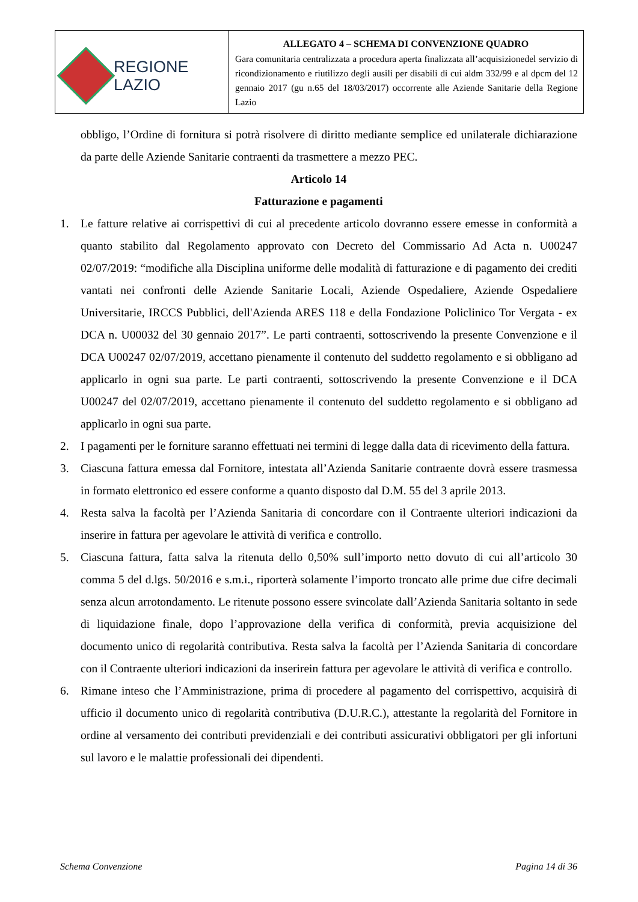| REGIONE LAZIO | ALLEGATO 4 – SCHEMA DI CONVENZIONE QUADRO Gara comunitaria centralizzata a procedura aperta finalizzata all’acquisizionedel servizio di ricondizionamento e riutilizzo degli ausili per disabili di cui aldm 332/99 e al dpcm del 12 gennaio 2017 (gu n.65 del 18/03/2017) occorrente alle Aziende Sanitarie della Regione Lazio |
obbligo, l’Ordine di fornitura si potrà risolvere di diritto mediante semplice ed unilaterale dichiarazione da parte delle Aziende Sanitarie contraenti da trasmettere a mezzo PEC.
Articolo 14
Fatturazione e pagamenti
1. Le fatture relative ai corrispettivi di cui al precedente articolo dovranno essere emesse in conformità a quanto stabilito dal Regolamento approvato con Decreto del Commissario Ad Acta n. U00247 02/07/2019: “modifiche alla Disciplina uniforme delle modalità di fatturazione e di pagamento dei crediti vantati nei confronti delle Aziende Sanitarie Locali, Aziende Ospedaliere, Aziende Ospedaliere Universitarie, IRCCS Pubblici, dell'Azienda ARES 118 e della Fondazione Policlinico Tor Vergata - ex DCA n. U00032 del 30 gennaio 2017”. Le parti contraenti, sottoscrivendo la presente Convenzione e il DCA U00247 02/07/2019, accettano pienamente il contenuto del suddetto regolamento e si obbligano ad applicarlo in ogni sua parte. Le parti contraenti, sottoscrivendo la presente Convenzione e il DCA U00247 del 02/07/2019, accettano pienamente il contenuto del suddetto regolamento e si obbligano ad applicarlo in ogni sua parte.
2. I pagamenti per le forniture saranno effettuati nei termini di legge dalla data di ricevimento della fattura.
3. Ciascuna fattura emessa dal Fornitore, intestata all’Azienda Sanitarie contraente dovrà essere trasmessa in formato elettronico ed essere conforme a quanto disposto dal D.M. 55 del 3 aprile 2013.
4. Resta salva la facoltà per l’Azienda Sanitaria di concordare con il Contraente ulteriori indicazioni da inserire in fattura per agevolare le attività di verifica e controllo.
5. Ciascuna fattura, fatta salva la ritenuta dello 0,50% sull’importo netto dovuto di cui all’articolo 30 comma 5 del d.lgs. 50/2016 e s.m.i., riporterà solamente l’importo troncato alle prime due cifre decimali senza alcun arrotondamento. Le ritenute possono essere svincolate dall’Azienda Sanitaria soltanto in sede di liquidazione finale, dopo l’approvazione della verifica di conformità, previa acquisizione del documento unico di regolarità contributiva. Resta salva la facoltà per l’Azienda Sanitaria di concordare con il Contraente ulteriori indicazioni da inserirein fattura per agevolare le attività di verifica e controllo.
6. Rimane inteso che l’Amministrazione, prima di procedere al pagamento del corrispettivo, acquisirà di ufficio il documento unico di regolarità contributiva (D.U.R.C.), attestante la regolarità del Fornitore in ordine al versamento dei contributi previdenziali e dei contributi assicurativi obbligatori per gli infortuni sul lavoro e le malattie professionali dei dipendenti.
Schema Convenzione Pagina 14 di 36